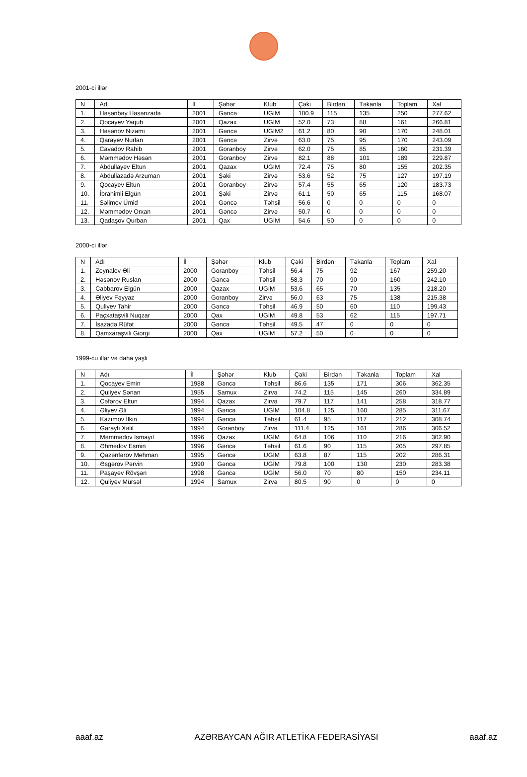2001-ci illər
| N | Adı | İl | Şəhər | Klub | Çəki | Birdən | Təkanla | Toplam | Xal |
| --- | --- | --- | --- | --- | --- | --- | --- | --- | --- |
| 1. | Həsənbəy Həsənzadə | 2001 | Gəncə | UGİM | 100.9 | 115 | 135 | 250 | 277.62 |
| 2. | Qocayev Yaqub | 2001 | Qazax | UGİM | 52.0 | 73 | 88 | 161 | 266.81 |
| 3. | Həsənov Nizami | 2001 | Gəncə | UGİM2 | 61.2 | 80 | 90 | 170 | 248.01 |
| 4. | Qarayev Nurlan | 2001 | Gəncə | Zirvə | 63.0 | 75 | 95 | 170 | 243.09 |
| 5. | Cavadov Rahib | 2001 | Goranboy | Zirvə | 62.0 | 75 | 85 | 160 | 231.39 |
| 6. | Məmmədov Həsən | 2001 | Goranboy | Zirvə | 82.1 | 88 | 101 | 189 | 229.87 |
| 7. | Abdullayev Eltun | 2001 | Qazax | UGİM | 72.4 | 75 | 80 | 155 | 202.35 |
| 8. | Abdullazadə Arzuman | 2001 | Şəki | Zirvə | 53.6 | 52 | 75 | 127 | 197.19 |
| 9. | Qocayev Eltun | 2001 | Goranboy | Zirvə | 57.4 | 55 | 65 | 120 | 183.73 |
| 10. | İbrahimli Elgün | 2001 | Şəki | Zirvə | 61.1 | 50 | 65 | 115 | 168.07 |
| 11. | Səlimov Ümid | 2001 | Gəncə | Təhsil | 56.6 | 0 | 0 | 0 | 0 |
| 12. | Məmmədov Orxan | 2001 | Gəncə | Zirvə | 50.7 | 0 | 0 | 0 | 0 |
| 13. | Qadaşov Qurban | 2001 | Qax | UGİM | 54.6 | 50 | 0 | 0 | 0 |
2000-ci illər
| N | Adı | İl | Şəhər | Klub | Çəki | Birdən | Təkanla | Toplam | Xal |
| --- | --- | --- | --- | --- | --- | --- | --- | --- | --- |
| 1. | Zeynalov Əli | 2000 | Goranboy | Təhsil | 56.4 | 75 | 92 | 167 | 259.20 |
| 2. | Həsənov Ruslan | 2000 | Gəncə | Təhsil | 58.3 | 70 | 90 | 160 | 242.10 |
| 3. | Cabbarov Elgün | 2000 | Qazax | UGİM | 53.6 | 65 | 70 | 135 | 218.20 |
| 4. | Əliyev Fəyyaz | 2000 | Goranboy | Zirvə | 56.0 | 63 | 75 | 138 | 215.38 |
| 5. | Quliyev Tahir | 2000 | Gəncə | Təhsil | 46.9 | 50 | 60 | 110 | 199.43 |
| 6. | Paçxataşvili Nuqzar | 2000 | Qax | UGİM | 49.8 | 53 | 62 | 115 | 197.71 |
| 7. | İsazadə Rüfət | 2000 | Gəncə | Təhsil | 49.5 | 47 | 0 | 0 | 0 |
| 8. | Qamxaraşvili Giorgi | 2000 | Qax | UGİM | 57.2 | 50 | 0 | 0 | 0 |
1999-cu illər və daha yaşlı
| N | Adı | İl | Şəhər | Klub | Çəki | Birdən | Təkanla | Toplam | Xal |
| --- | --- | --- | --- | --- | --- | --- | --- | --- | --- |
| 1. | Qocayev Emin | 1988 | Gəncə | Təhsil | 86.6 | 135 | 171 | 306 | 362.35 |
| 2. | Quliyev Sənan | 1955 | Samux | Zirvə | 74.2 | 115 | 145 | 260 | 334.89 |
| 3. | Cəfərov Eltun | 1994 | Qazax | Zirvə | 79.7 | 117 | 141 | 258 | 318.77 |
| 4. | Əliyev Əli | 1994 | Gəncə | UGİM | 104.8 | 125 | 160 | 285 | 311.67 |
| 5. | Kazımov İlkin | 1994 | Gəncə | Təhsil | 61.4 | 95 | 117 | 212 | 308.74 |
| 6. | Gəraylı Xəlil | 1994 | Goranboy | Zirvə | 111.4 | 125 | 161 | 286 | 306.52 |
| 7. | Məmmədov İsmayıl | 1996 | Qazax | UGİM | 64.8 | 106 | 110 | 216 | 302.90 |
| 8. | Əhmədov Esmin | 1996 | Gəncə | Təhsil | 61.6 | 90 | 115 | 205 | 297.85 |
| 9. | Qəzənfərov Mehman | 1995 | Gəncə | UGİM | 63.8 | 87 | 115 | 202 | 286.31 |
| 10. | Əsgərov Pərvin | 1990 | Gəncə | UGİM | 79.8 | 100 | 130 | 230 | 283.38 |
| 11. | Paşayev Rövşən | 1998 | Gəncə | UGİM | 56.0 | 70 | 80 | 150 | 234.11 |
| 12. | Quliyev Mürsəl | 1994 | Samux | Zirvə | 80.5 | 90 | 0 | 0 | 0 |
aaaf.az AZƏRBAYCAN AĞIR ATLETİKA FEDERASİYASI aaaf.az